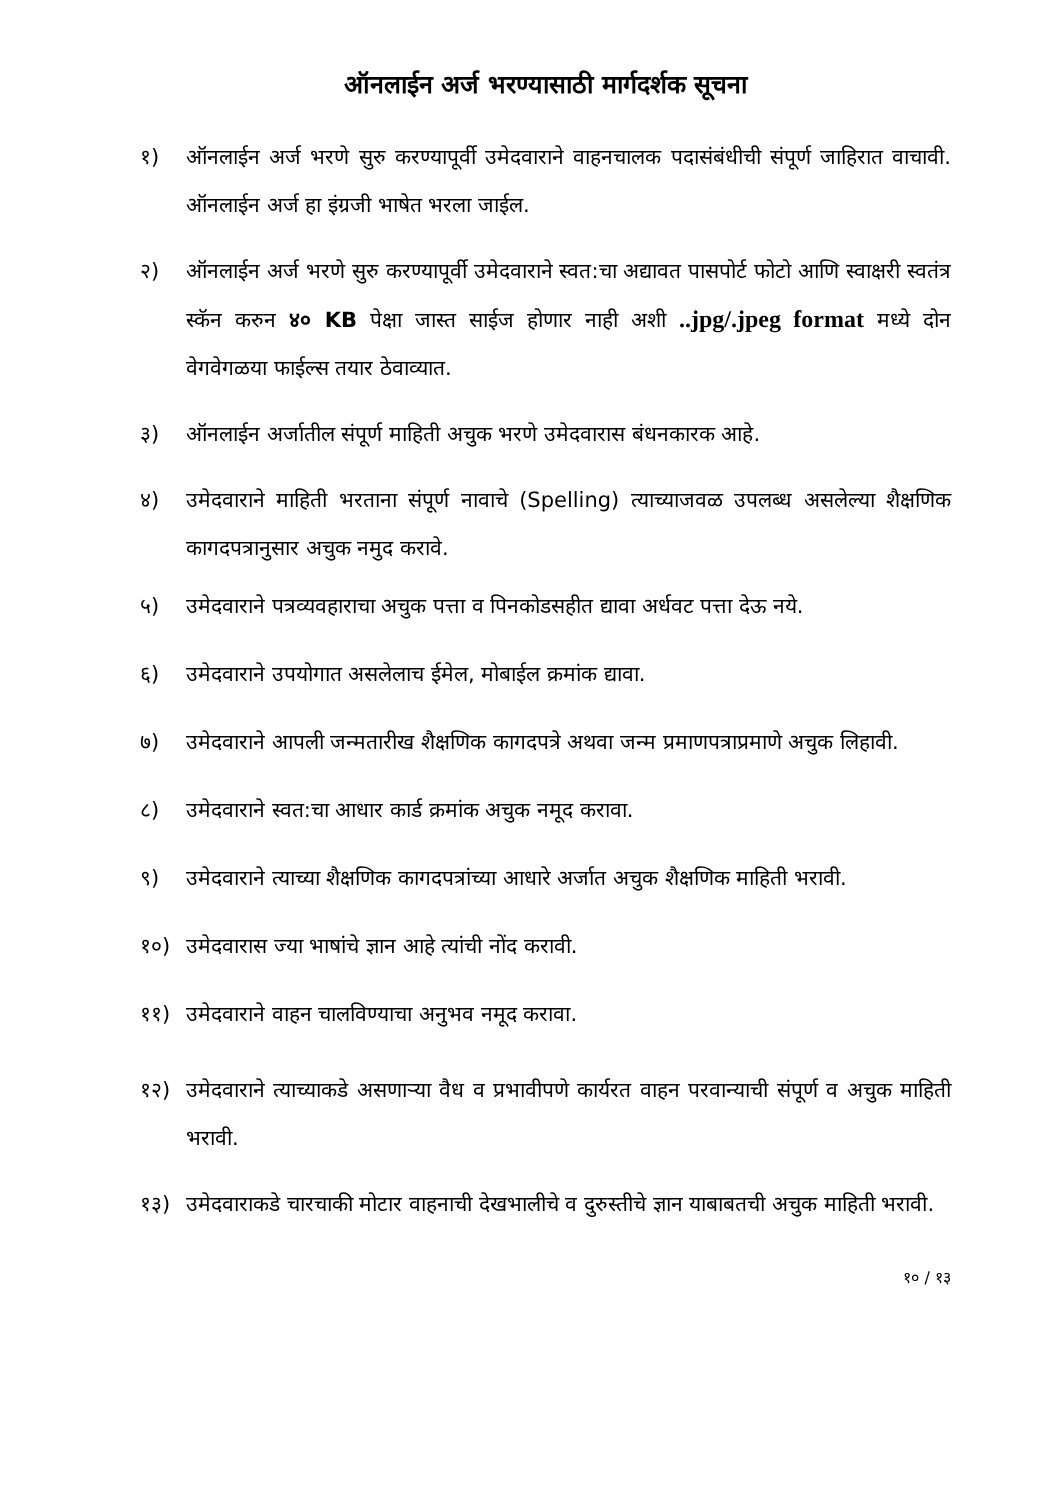ऑनलाईन अर्ज भरण्यासाठी मार्गदर्शक सूचना
१) ऑनलाईन अर्ज भरणे सुरु करण्यापूर्वी उमेदवाराने वाहनचालक पदासंबंधीची संपूर्ण जाहिरात वाचावी. ऑनलाईन अर्ज हा इंग्रजी भाषेत भरला जाईल.
२) ऑनलाईन अर्ज भरणे सुरु करण्यापूर्वी उमेदवाराने स्वत:चा अद्यावत पासपोर्ट फोटो आणि स्वाक्षरी स्वतंत्र स्कॅन करुन ४० KB पेक्षा जास्त साईज होणार नाही अशी ..jpg/.jpeg format मध्ये दोन वेगवेगळया फाईल्स तयार ठेवाव्यात.
३) ऑनलाईन अर्जातील संपूर्ण माहिती अचुक भरणे उमेदवारास बंधनकारक आहे.
४) उमेदवाराने माहिती भरताना संपूर्ण नावाचे (Spelling) त्याच्याजवळ उपलब्ध असलेल्या शैक्षणिक कागदपत्रानुसार अचुक नमुद करावे.
५) उमेदवाराने पत्रव्यवहाराचा अचुक पत्ता व पिनकोडसहीत द्यावा अर्धवट पत्ता देऊ नये.
६) उमेदवाराने उपयोगात असलेलाच ईमेल, मोबाईल क्रमांक द्यावा.
७) उमेदवाराने आपली जन्मतारीख शैक्षणिक कागदपत्रे अथवा जन्म प्रमाणपत्राप्रमाणे अचुक लिहावी.
८) उमेदवाराने स्वत:चा आधार कार्ड क्रमांक अचुक नमूद करावा.
९) उमेदवाराने त्याच्या शैक्षणिक कागदपत्रांच्या आधारे अर्जात अचुक शैक्षणिक माहिती भरावी.
१०) उमेदवारास ज्या भाषांचे ज्ञान आहे त्यांची नोंद करावी.
११) उमेदवाराने वाहन चालविण्याचा अनुभव नमूद करावा.
१२) उमेदवाराने त्याच्याकडे असणाऱ्या वैध व प्रभावीपणे कार्यरत वाहन परवान्याची संपूर्ण व अचुक माहिती भरावी.
१३) उमेदवाराकडे चारचाकी मोटार वाहनाची देखभालीचे व दुरुस्तीचे ज्ञान याबाबतची अचुक माहिती भरावी.
१० / १३